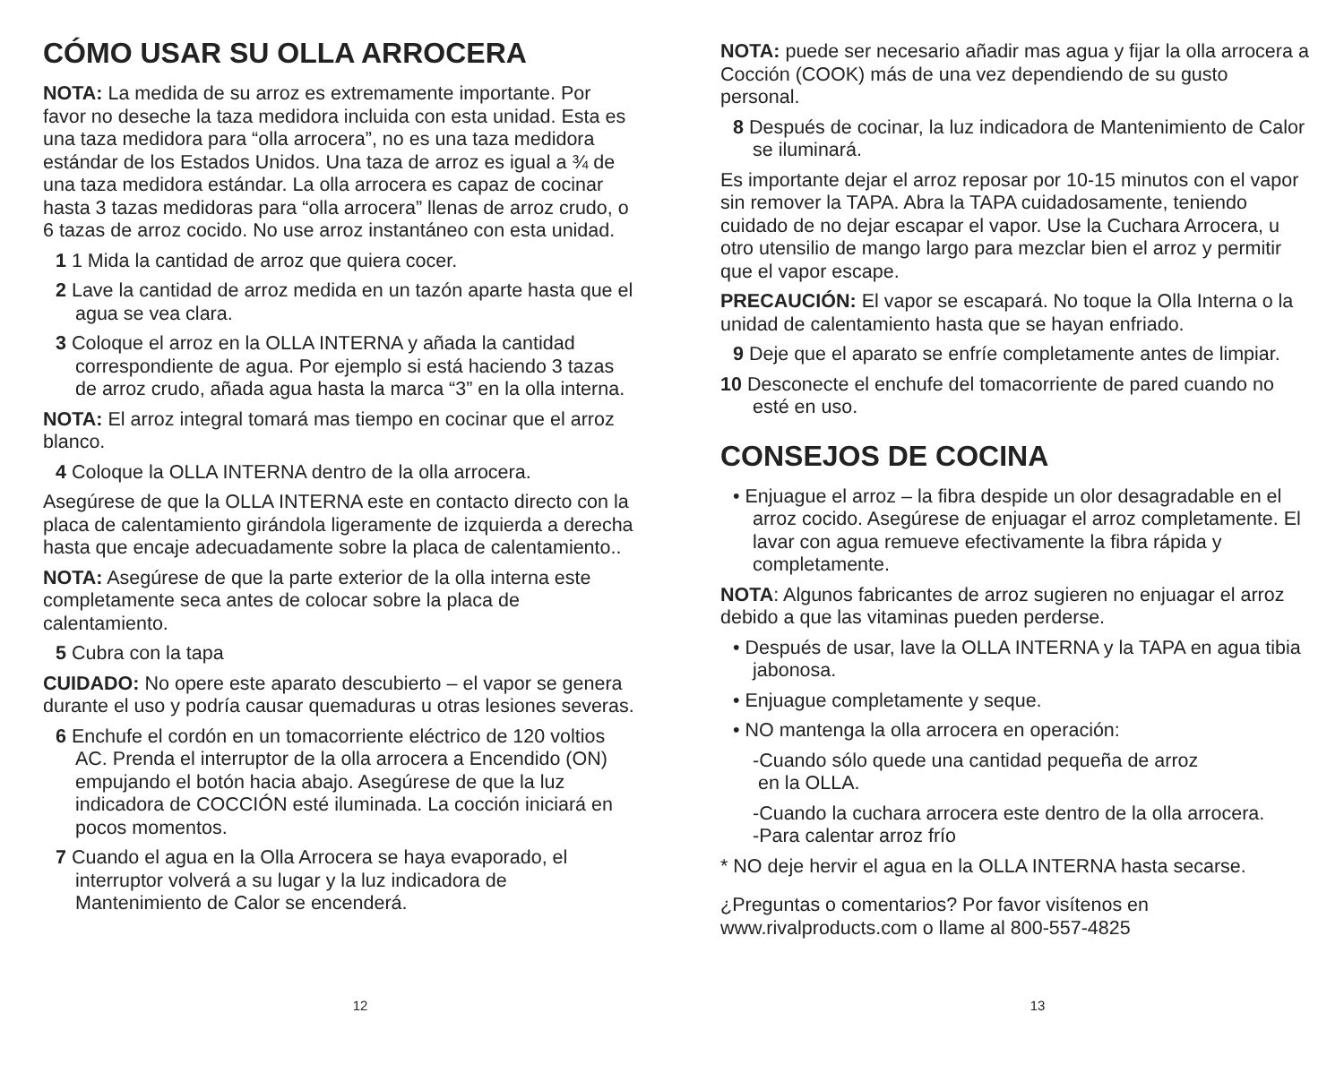CÓMO USAR SU OLLA ARROCERA
NOTA: La medida de su arroz es extremamente importante. Por favor no deseche la taza medidora incluida con esta unidad. Esta es una taza medidora para “olla arrocera”, no es una taza medidora estándar de los Estados Unidos. Una taza de arroz es igual a ¾ de una taza medidora estándar. La olla arrocera es capaz de cocinar hasta 3 tazas medidoras para “olla arrocera” llenas de arroz crudo, o 6 tazas de arroz cocido. No use arroz instantáneo con esta unidad.
1 1 Mida la cantidad de arroz que quiera cocer.
2 Lave la cantidad de arroz medida en un tazón aparte hasta que el agua se vea clara.
3 Coloque el arroz en la OLLA INTERNA y añada la cantidad correspondiente de agua. Por ejemplo si está haciendo 3 tazas de arroz crudo, añada agua hasta la marca “3” en la olla interna.
NOTA: El arroz integral tomará mas tiempo en cocinar que el arroz blanco.
4 Coloque la OLLA INTERNA dentro de la olla arrocera.
Asegúrese de que la OLLA INTERNA este en contacto directo con la placa de calentamiento girándola ligeramente de izquierda a derecha hasta que encaje adecuadamente sobre la placa de calentamiento..
NOTA: Asegúrese de que la parte exterior de la olla interna este completamente seca antes de colocar sobre la placa de calentamiento.
5 Cubra con la tapa
CUIDADO: No opere este aparato descubierto – el vapor se genera durante el uso y podría causar quemaduras u otras lesiones severas.
6 Enchufe el cordón en un tomacorriente eléctrico de 120 voltios AC. Prenda el interruptor de la olla arrocera a Encendido (ON) empujando el botón hacia abajo. Asegúrese de que la luz indicadora de COCCIÓN esté iluminada. La cocción iniciará en pocos momentos.
7 Cuando el agua en la Olla Arrocera se haya evaporado, el interruptor volverá a su lugar y la luz indicadora de Mantenimiento de Calor se encenderá.
12
NOTA: puede ser necesario añadir mas agua y fijar la olla arrocera a Cocción (COOK) más de una vez dependiendo de su gusto personal.
8 Después de cocinar, la luz indicadora de Mantenimiento de Calor se iluminará.
Es importante dejar el arroz reposar por 10-15 minutos con el vapor sin remover la TAPA. Abra la TAPA cuidadosamente, teniendo cuidado de no dejar escapar el vapor. Use la Cuchara Arrocera, u otro utensilio de mango largo para mezclar bien el arroz y permitir que el vapor escape.
PRECAUCIÓN: El vapor se escapará. No toque la Olla Interna o la unidad de calentamiento hasta que se hayan enfriado.
9 Deje que el aparato se enfríe completamente antes de limpiar.
10 Desconecte el enchufe del tomacorriente de pared cuando no esté en uso.
CONSEJOS DE COCINA
• Enjuague el arroz – la fibra despide un olor desagradable en el arroz cocido. Asegúrese de enjuagar el arroz completamente. El lavar con agua remueve efectivamente la fibra rápida y completamente.
NOTA: Algunos fabricantes de arroz sugieren no enjuagar el arroz debido a que las vitaminas pueden perderse.
• Después de usar, lave la OLLA INTERNA y la TAPA en agua tibia jabonosa.
• Enjuague completamente y seque.
• NO mantenga la olla arrocera en operación:
-Cuando sólo quede una cantidad pequeña de arroz
en la OLLA.
-Cuando la cuchara arrocera este dentro de la olla arrocera.
-Para calentar arroz frío
* NO deje hervir el agua en la OLLA INTERNA hasta secarse.
¿Preguntas o comentarios? Por favor visítenos en www.rivalproducts.com o llame al 800-557-4825
13